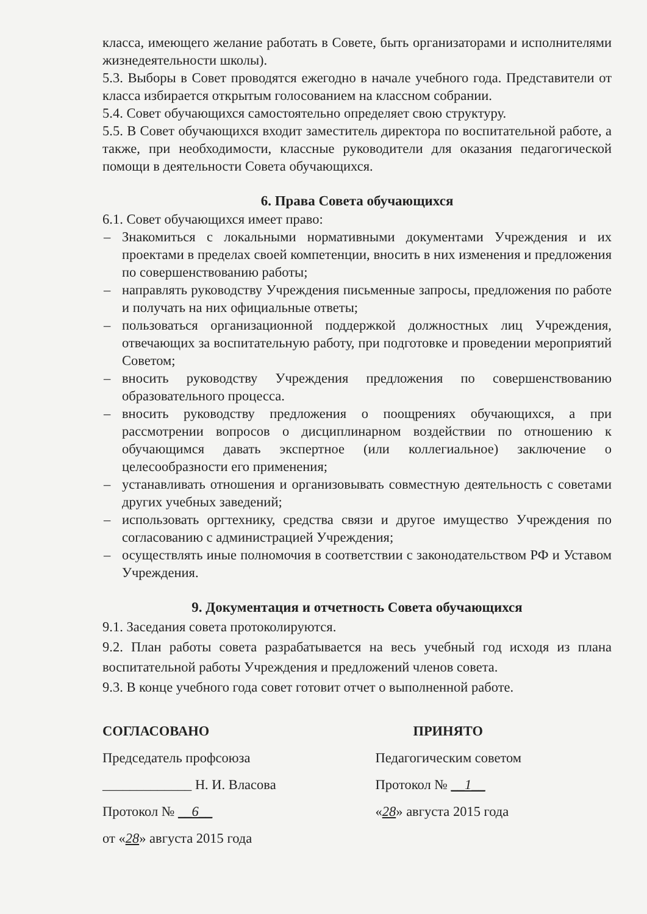класса, имеющего желание работать в Совете, быть организаторами и исполнителями жизнедеятельности школы).
5.3. Выборы в Совет проводятся ежегодно в начале учебного года. Представители от класса избирается открытым голосованием на классном собрании.
5.4. Совет обучающихся самостоятельно определяет свою структуру.
5.5. В Совет обучающихся входит заместитель директора по воспитательной работе, а также, при необходимости, классные руководители для оказания педагогической помощи в деятельности Совета обучающихся.
6. Права Совета обучающихся
6.1. Совет обучающихся имеет право:
– Знакомиться с локальными нормативными документами Учреждения и их проектами в пределах своей компетенции, вносить в них изменения и предложения по совершенствованию работы;
– направлять руководству Учреждения письменные запросы, предложения по работе и получать на них официальные ответы;
– пользоваться организационной поддержкой должностных лиц Учреждения, отвечающих за воспитательную работу, при подготовке и проведении мероприятий Советом;
– вносить руководству Учреждения предложения по совершенствованию образовательного процесса.
– вносить руководству предложения о поощрениях обучающихся, а при рассмотрении вопросов о дисциплинарном воздействии по отношению к обучающимся давать экспертное (или коллегиальное) заключение о целесообразности его применения;
– устанавливать отношения и организовывать совместную деятельность с советами других учебных заведений;
– использовать оргтехнику, средства связи и другое имущество Учреждения по согласованию с администрацией Учреждения;
– осуществлять иные полномочия в соответствии с законодательством РФ и Уставом Учреждения.
9. Документация и отчетность Совета обучающихся
9.1. Заседания совета протоколируются.
9.2. План работы совета разрабатывается на весь учебный год исходя из плана воспитательной работы Учреждения и предложений членов совета.
9.3. В конце учебного года совет готовит отчет о выполненной работе.
СОГЛАСОВАНО
Председатель профсоюза
_____________ Н. И. Власова
Протокол № __6__
от «28» августа 2015 года
ПРИНЯТО
Педагогическим советом
Протокол № __1__
«28» августа 2015 года